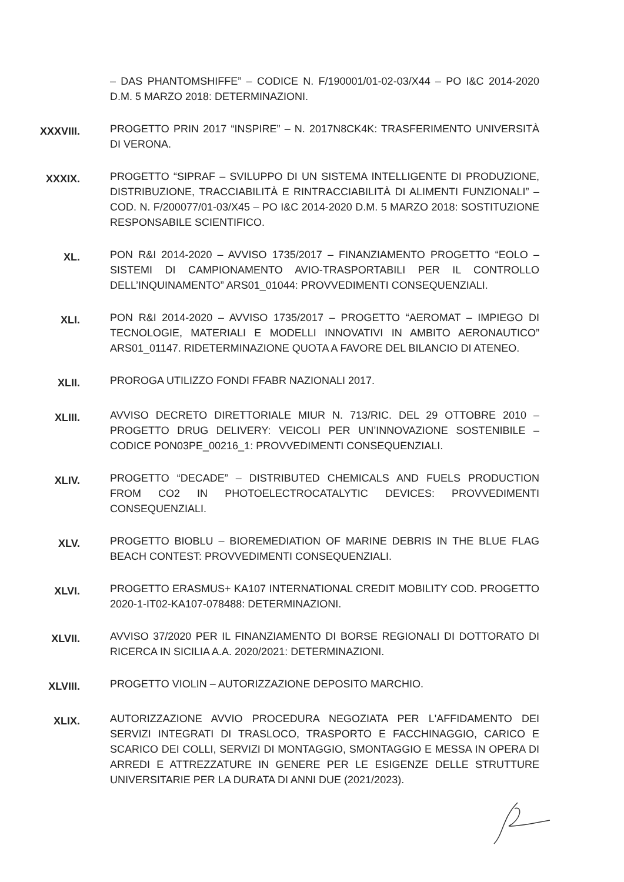– DAS PHANTOMSHIFFE” – CODICE N. F/190001/01-02-03/X44 – PO I&C 2014-2020 D.M. 5 MARZO 2018: DETERMINAZIONI.
XXXVIII.
PROGETTO PRIN 2017 “INSPIRE” – N. 2017N8CK4K: TRASFERIMENTO UNIVERSITÀ DI VERONA.
XXXIX.
PROGETTO “SIPRAF – SVILUPPO DI UN SISTEMA INTELLIGENTE DI PRODUZIONE, DISTRIBUZIONE, TRACCIABILITÀ E RINTRACCIABILITÀ DI ALIMENTI FUNZIONALI” – COD. N. F/200077/01-03/X45 – PO I&C 2014-2020 D.M. 5 MARZO 2018: SOSTITUZIONE RESPONSABILE SCIENTIFICO.
XL.
PON R&I 2014-2020 – AVVISO 1735/2017 – FINANZIAMENTO PROGETTO “EOLO – SISTEMI DI CAMPIONAMENTO AVIO-TRASPORTABILI PER IL CONTROLLO DELL’INQUINAMENTO” ARS01_01044: PROVVEDIMENTI CONSEQUENZIALI.
XLI.
PON R&I 2014-2020 – AVVISO 1735/2017 – PROGETTO “AEROMAT – IMPIEGO DI TECNOLOGIE, MATERIALI E MODELLI INNOVATIVI IN AMBITO AERONAUTICO” ARS01_01147. RIDETERMINAZIONE QUOTA A FAVORE DEL BILANCIO DI ATENEO.
XLII.
PROROGA UTILIZZO FONDI FFABR NAZIONALI 2017.
XLIII.
AVVISO DECRETO DIRETTORIALE MIUR N. 713/RIC. DEL 29 OTTOBRE 2010 – PROGETTO DRUG DELIVERY: VEICOLI PER UN’INNOVAZIONE SOSTENIBILE – CODICE PON03PE_00216_1: PROVVEDIMENTI CONSEQUENZIALI.
XLIV.
PROGETTO “DECADE” – DISTRIBUTED CHEMICALS AND FUELS PRODUCTION FROM CO2 IN PHOTOELECTROCATALYTIC DEVICES: PROVVEDIMENTI CONSEQUENZIALI.
XLV.
PROGETTO BIOBLU – BIOREMEDIATION OF MARINE DEBRIS IN THE BLUE FLAG BEACH CONTEST: PROVVEDIMENTI CONSEQUENZIALI.
XLVI.
PROGETTO ERASMUS+ KA107 INTERNATIONAL CREDIT MOBILITY COD. PROGETTO 2020-1-IT02-KA107-078488: DETERMINAZIONI.
XLVII.
AVVISO 37/2020 PER IL FINANZIAMENTO DI BORSE REGIONALI DI DOTTORATO DI RICERCA IN SICILIA A.A. 2020/2021: DETERMINAZIONI.
XLVIII.
PROGETTO VIOLIN – AUTORIZZAZIONE DEPOSITO MARCHIO.
XLIX.
AUTORIZZAZIONE AVVIO PROCEDURA NEGOZIATA PER L'AFFIDAMENTO DEI SERVIZI INTEGRATI DI TRASLOCO, TRASPORTO E FACCHINAGGIO, CARICO E SCARICO DEI COLLI, SERVIZI DI MONTAGGIO, SMONTAGGIO E MESSA IN OPERA DI ARREDI E ATTREZZATURE IN GENERE PER LE ESIGENZE DELLE STRUTTURE UNIVERSITARIE PER LA DURATA DI ANNI DUE (2021/2023).